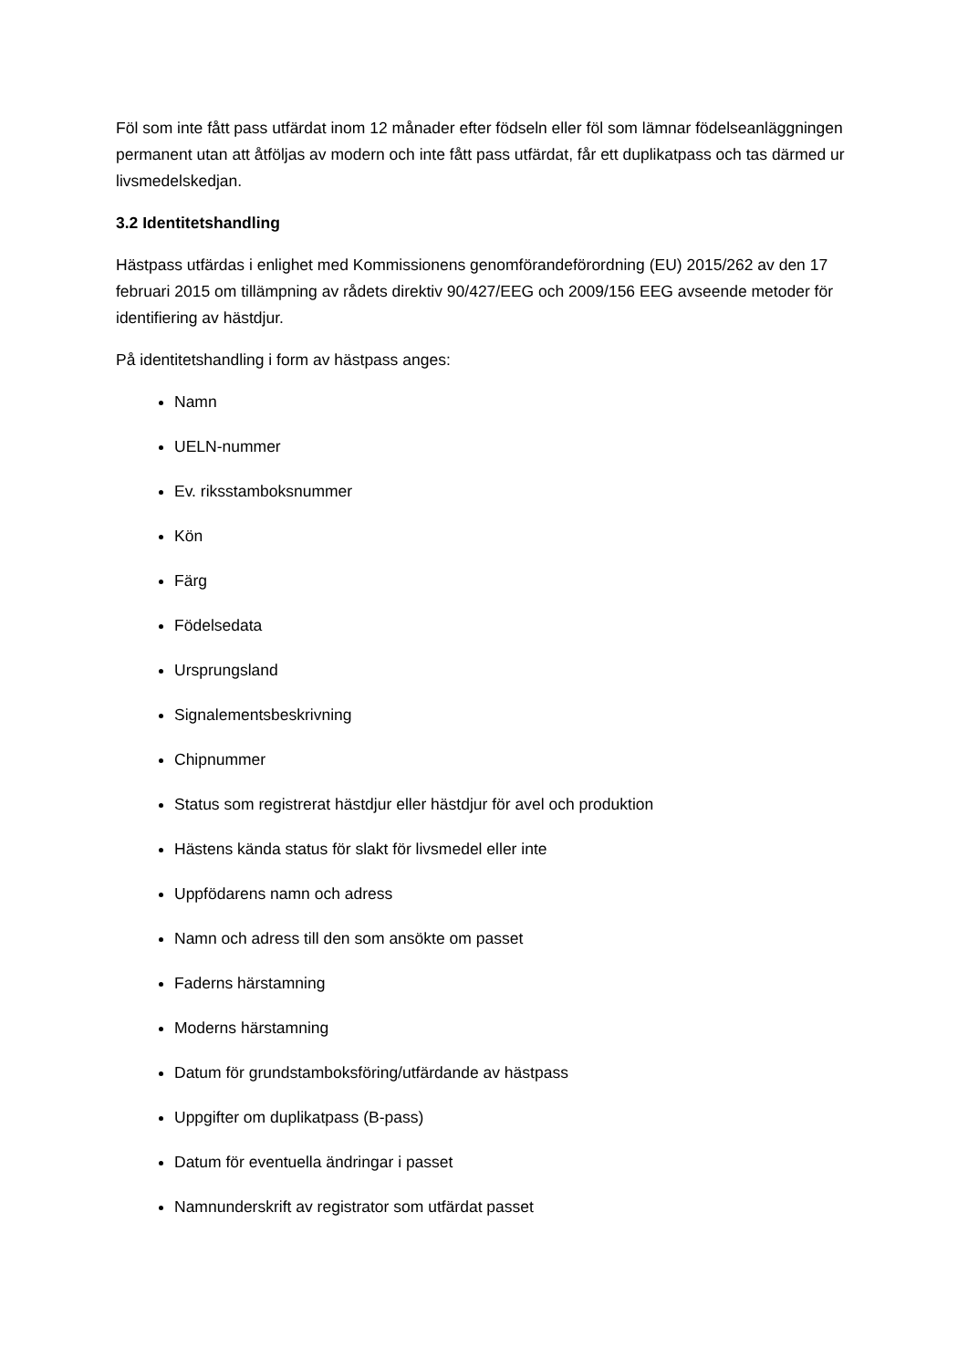Föl som inte fått pass utfärdat inom 12 månader efter födseln eller föl som lämnar födelseanläggningen permanent utan att åtföljas av modern och inte fått pass utfärdat, får ett duplikatpass och tas därmed ur livsmedelskedjan.
3.2 Identitetshandling
Hästpass utfärdas i enlighet med Kommissionens genomförandeförordning (EU) 2015/262 av den 17 februari 2015 om tillämpning av rådets direktiv 90/427/EEG och 2009/156 EEG avseende metoder för identifiering av hästdjur.
På identitetshandling i form av hästpass anges:
Namn
UELN-nummer
Ev. riksstamboksnummer
Kön
Färg
Födelsedata
Ursprungsland
Signalementsbeskrivning
Chipnummer
Status som registrerat hästdjur eller hästdjur för avel och produktion
Hästens kända status för slakt för livsmedel eller inte
Uppfödarens namn och adress
Namn och adress till den som ansökte om passet
Faderns härstamning
Moderns härstamning
Datum för grundstamboksföring/utfärdande av hästpass
Uppgifter om duplikatpass (B-pass)
Datum för eventuella ändringar i passet
Namnunderskrift av registrator som utfärdat passet